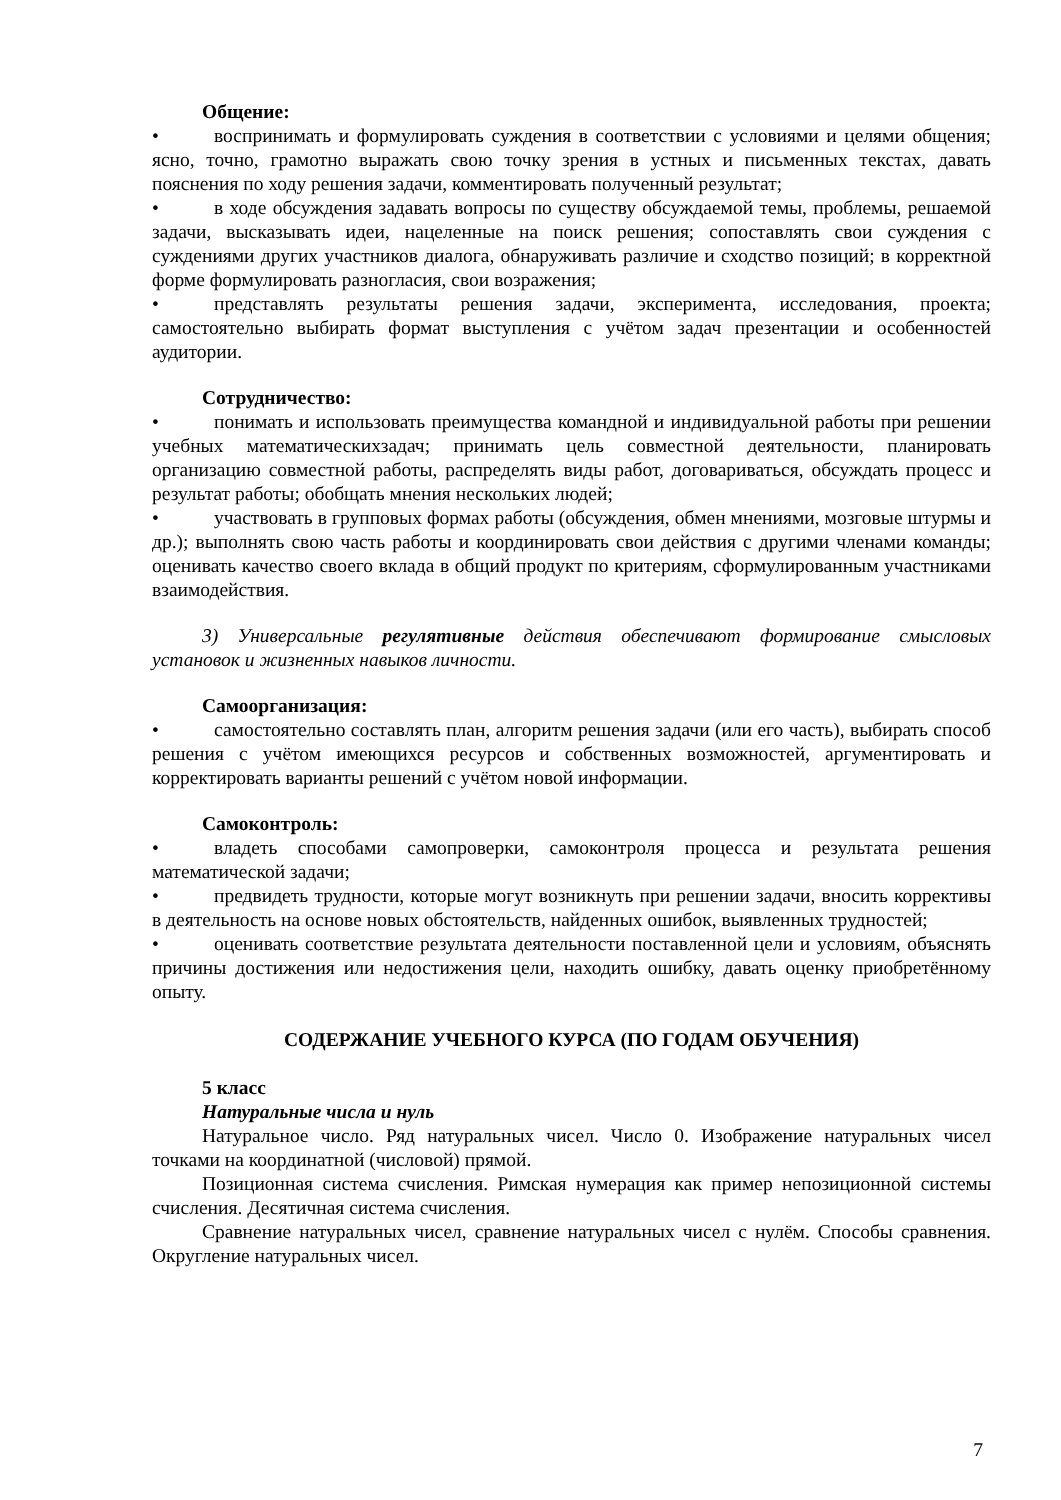Общение:
• воспринимать и формулировать суждения в соответствии с условиями и целями общения; ясно, точно, грамотно выражать свою точку зрения в устных и письменных текстах, давать пояснения по ходу решения задачи, комментировать полученный результат;
• в ходе обсуждения задавать вопросы по существу обсуждаемой темы, проблемы, решаемой задачи, высказывать идеи, нацеленные на поиск решения; сопоставлять свои суждения с суждениями других участников диалога, обнаруживать различие и сходство позиций; в корректной форме формулировать разногласия, свои возражения;
• представлять результаты решения задачи, эксперимента, исследования, проекта; самостоятельно выбирать формат выступления с учётом задач презентации и особенностей аудитории.
Сотрудничество:
• понимать и использовать преимущества командной и индивидуальной работы при решении учебных математическихзадач; принимать цель совместной деятельности, планировать организацию совместной работы, распределять виды работ, договариваться, обсуждать процесс и результат работы; обобщать мнения нескольких людей;
• участвовать в групповых формах работы (обсуждения, обмен мнениями, мозговые штурмы и др.); выполнять свою часть работы и координировать свои действия с другими членами команды; оценивать качество своего вклада в общий продукт по критериям, сформулированным участниками взаимодействия.
3) Универсальные регулятивные действия обеспечивают формирование смысловых установок и жизненных навыков личности.
Самоорганизация:
• самостоятельно составлять план, алгоритм решения задачи (или его часть), выбирать способ решения с учётом имеющихся ресурсов и собственных возможностей, аргументировать и корректировать варианты решений с учётом новой информации.
Самоконтроль:
• владеть способами самопроверки, самоконтроля процесса и результата решения математической задачи;
• предвидеть трудности, которые могут возникнуть при решении задачи, вносить коррективы в деятельность на основе новых обстоятельств, найденных ошибок, выявленных трудностей;
• оценивать соответствие результата деятельности поставленной цели и условиям, объяснять причины достижения или недостижения цели, находить ошибку, давать оценку приобретённому опыту.
СОДЕРЖАНИЕ УЧЕБНОГО КУРСА (ПО ГОДАМ ОБУЧЕНИЯ)
5 класс
Натуральные числа и нуль
Натуральное число. Ряд натуральных чисел. Число 0. Изображение натуральных чисел точками на координатной (числовой) прямой.
Позиционная система счисления. Римская нумерация как пример непозиционной системы счисления. Десятичная система счисления.
Сравнение натуральных чисел, сравнение натуральных чисел с нулём. Способы сравнения. Округление натуральных чисел.
7